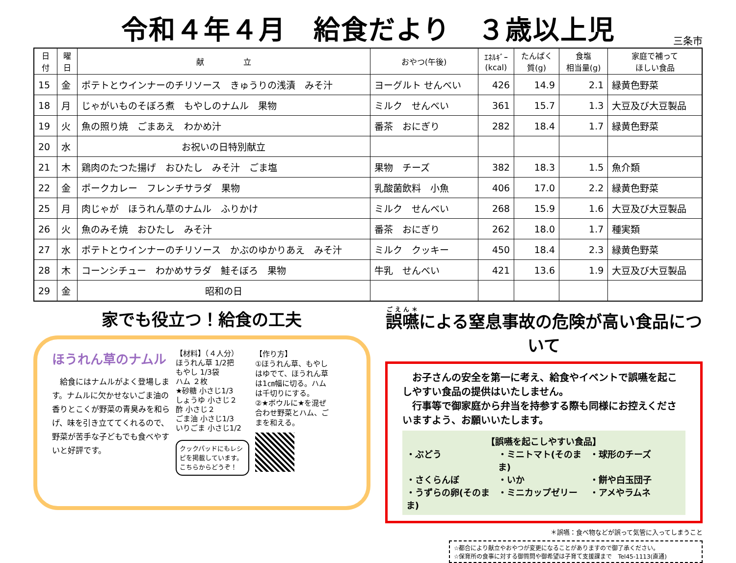令和４年４月　給食だより　３歳以上児
三条市
| 日 付 | 曜 日 | 献 立 | おやつ(午後) | ｴﾈﾙｷﾞｰ (kcal) | たんぱく 質(g) | 食塩 相当量(g) | 家庭で補って ほしい食品 |
| --- | --- | --- | --- | --- | --- | --- | --- |
| 15 | 金 | ポテトとウインナーのチリソース きゅうりの浅漬 みそ汁 | ヨーグルト せんべい | 426 | 14.9 | 2.1 | 緑黄色野菜 |
| 18 | 月 | じゃがいものそぼろ煮 もやしのナムル 果物 | ミルク せんべい | 361 | 15.7 | 1.3 | 大豆及び大豆製品 |
| 19 | 火 | 魚の照り焼 ごまあえ わかめ汁 | 番茶 おにぎり | 282 | 18.4 | 1.7 | 緑黄色野菜 |
| 20 | 水 | お祝いの日特別献立 | | | | | |
| 21 | 木 | 鶏肉のたつた揚げ おひたし みそ汁 ごま塩 | 果物 チーズ | 382 | 18.3 | 1.5 | 魚介類 |
| 22 | 金 | ポークカレー フレンチサラダ 果物 | 乳酸菌飲料 小魚 | 406 | 17.0 | 2.2 | 緑黄色野菜 |
| 25 | 月 | 肉じゃが ほうれん草のナムル ふりかけ | ミルク せんべい | 268 | 15.9 | 1.6 | 大豆及び大豆製品 |
| 26 | 火 | 魚のみそ焼 おひたし みそ汁 | 番茶 おにぎり | 262 | 18.0 | 1.7 | 種実類 |
| 27 | 水 | ポテトとウインナーのチリソース かぶのゆかりあえ みそ汁 | ミルク クッキー | 450 | 18.4 | 2.3 | 緑黄色野菜 |
| 28 | 木 | コーンシチュー わかめサラダ 鮭そぼろ 果物 | 牛乳 せんべい | 421 | 13.6 | 1.9 | 大豆及び大豆製品 |
| 29 | 金 | 昭和の日 | | | | | |
家でも役立つ！給食の工夫
ほうれん草のナムル
　給食にはナムルがよく登場します。ナムルに欠かせないごま油の香りとこくが野菜の青臭みを和らげ、味を引き立ててくれるので、野菜が苦手な子どもでも食べやすいと好評です。
【材料】（４人分）
ほうれん草 1/2把
もやし 1/3袋
ハム ２枚
★砂糖 小さじ1/3
しょうゆ 小さじ２
酢 小さじ２
ごま油 小さじ1/3
いりごま 小さじ1/2
クックパッドにもレシピを掲載しています。こちらからどうぞ！
【作り方】
①ほうれん草、もやしはゆでて、ほうれん草は1㎝幅に切る。ハムは千切りにする。
②★ボウルに★を混ぜ合わせ野菜とハム、ごまを和える。
誤嚥による窒息事故の危険が高い食品について
　お子さんの安全を第一に考え、給食やイベントで誤嚥を起こしやすい食品の提供はいたしません。
　行事等で御家庭から弁当を持参する際も同様にお控えくださいますよう、お願いいたします。
【誤嚥を起こしやすい食品】
・ぶどう ・ミニトマト(そのまま) ・球形のチーズ ・さくらんぼ ・いか ・餅や白玉団子 ・うずらの卵(そのまま) ・ミニカップゼリー ・アメやラムネ
＊誤嚥：食べ物などが誤って気管に入ってしまうこと
☆都合により献立やおやつが変更になることがありますので御了承ください。
☆保育所の食事に対する御質問や御希望は子育て支援課まで　Tel45-1113(直通)